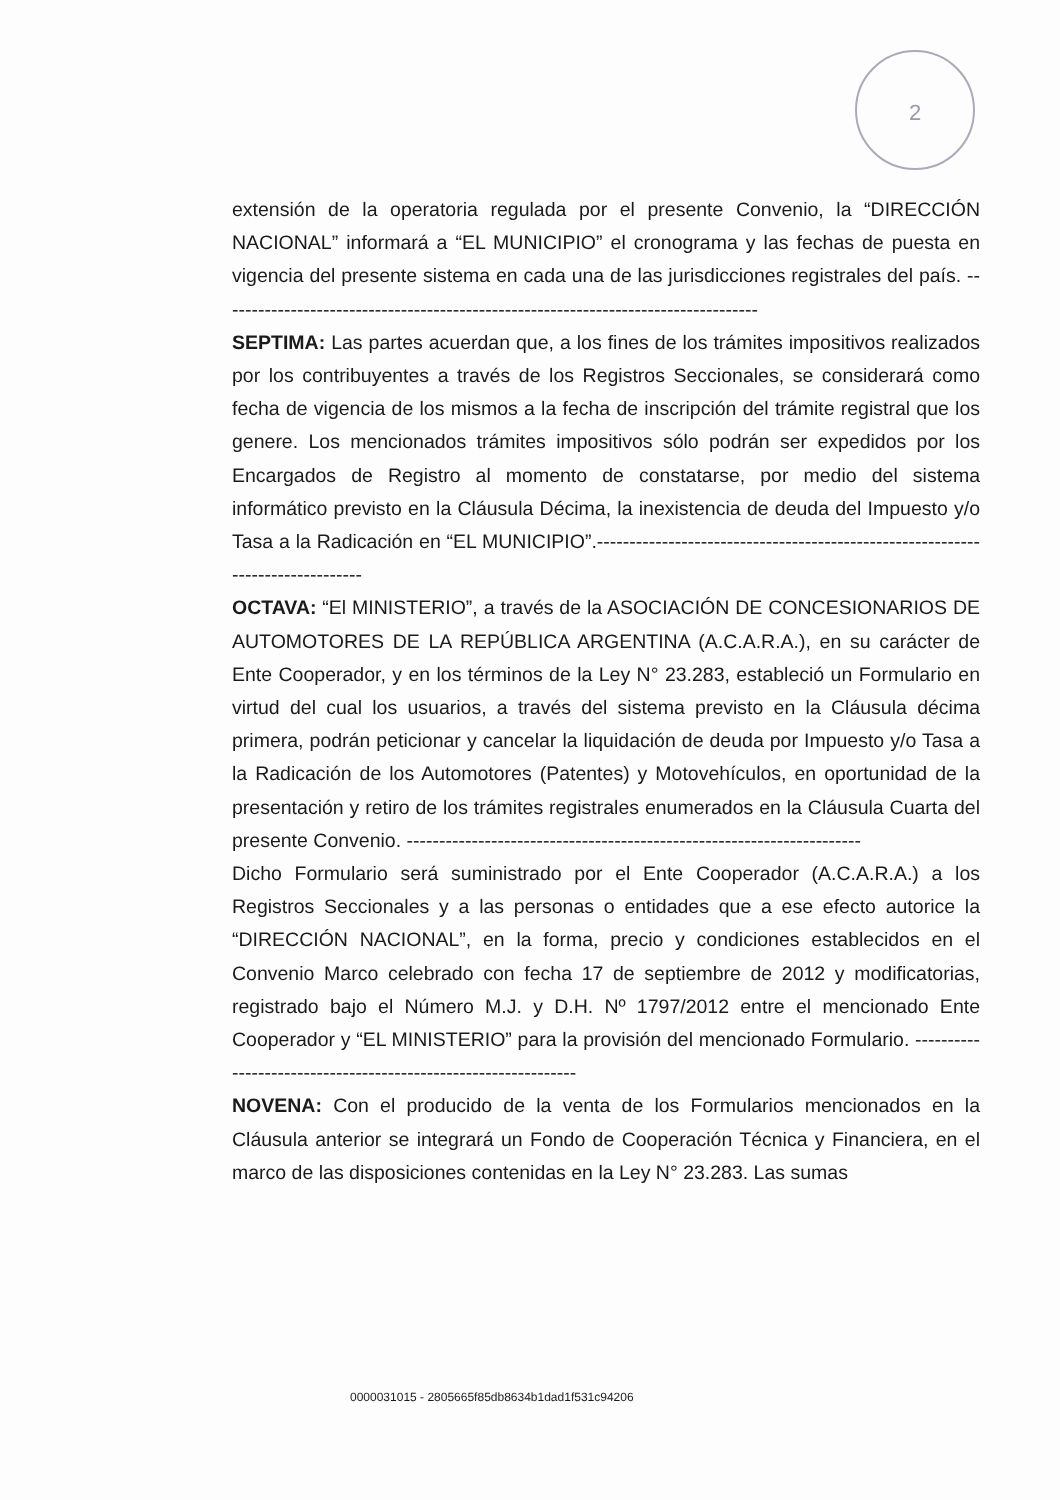2
extensión de la operatoria regulada por el presente Convenio, la “DIRECCIÓN NACIONAL” informará a “EL MUNICIPIO” el cronograma y las fechas de puesta en vigencia del presente sistema en cada una de las jurisdicciones registrales del país. -----------------------------------------------------------------------------------
SEPTIMA: Las partes acuerdan que, a los fines de los trámites impositivos realizados por los contribuyentes a través de los Registros Seccionales, se considerará como fecha de vigencia de los mismos a la fecha de inscripción del trámite registral que los genere. Los mencionados trámites impositivos sólo podrán ser expedidos por los Encargados de Registro al momento de constatarse, por medio del sistema informático previsto en la Cláusula Décima, la inexistencia de deuda del Impuesto y/o Tasa a la Radicación en “EL MUNICIPIO”.-------------------------------------------------------------------------------
OCTAVA: “El MINISTERIO”, a través de la ASOCIACIÓN DE CONCESIONARIOS DE AUTOMOTORES DE LA REPÚBLICA ARGENTINA (A.C.A.R.A.), en su carácter de Ente Cooperador, y en los términos de la Ley N° 23.283, estableció un Formulario en virtud del cual los usuarios, a través del sistema previsto en la Cláusula décima primera, podrán peticionar y cancelar la liquidación de deuda por Impuesto y/o Tasa a la Radicación de los Automotores (Patentes) y Motovehículos, en oportunidad de la presentación y retiro de los trámites registrales enumerados en la Cláusula Cuarta del presente Convenio. ----------------------------------------------------------------------
Dicho Formulario será suministrado por el Ente Cooperador (A.C.A.R.A.) a los Registros Seccionales y a las personas o entidades que a ese efecto autorice la “DIRECCIÓN NACIONAL”, en la forma, precio y condiciones establecidos en el Convenio Marco celebrado con fecha 17 de septiembre de 2012 y modificatorias, registrado bajo el Número M.J. y D.H. Nº 1797/2012 entre el mencionado Ente Cooperador y “EL MINISTERIO” para la provisión del mencionado Formulario. ---------------------------------------------------------------
NOVENA: Con el producido de la venta de los Formularios mencionados en la Cláusula anterior se integrará un Fondo de Cooperación Técnica y Financiera, en el marco de las disposiciones contenidas en la Ley N° 23.283. Las sumas
0000031015 - 2805665f85db8634b1dad1f531c94206